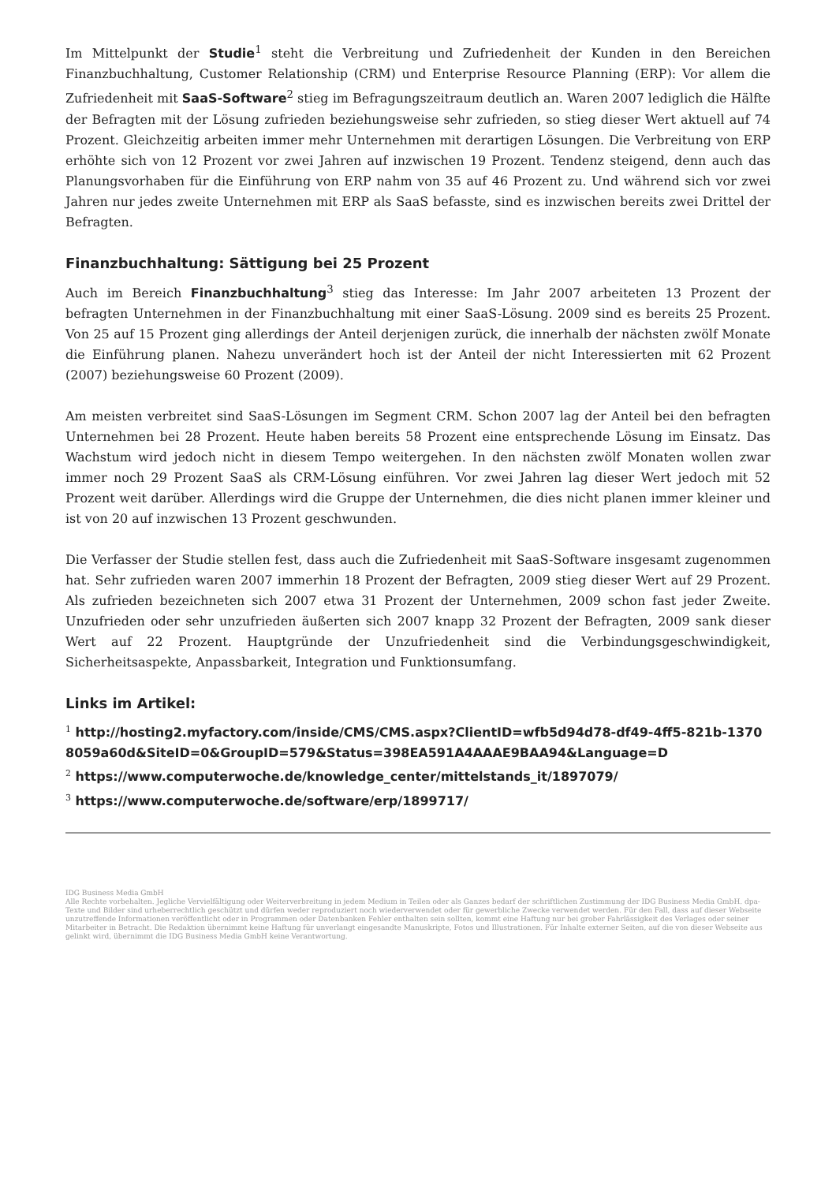Im Mittelpunkt der Studie<sup>1</sup> steht die Verbreitung und Zufriedenheit der Kunden in den Bereichen Finanzbuchhaltung, Customer Relationship (CRM) und Enterprise Resource Planning (ERP): Vor allem die Zufriedenheit mit SaaS-Software<sup>2</sup> stieg im Befragungszeitraum deutlich an. Waren 2007 lediglich die Hälfte der Befragten mit der Lösung zufrieden beziehungsweise sehr zufrieden, so stieg dieser Wert aktuell auf 74 Prozent. Gleichzeitig arbeiten immer mehr Unternehmen mit derartigen Lösungen. Die Verbreitung von ERP erhöhte sich von 12 Prozent vor zwei Jahren auf inzwischen 19 Prozent. Tendenz steigend, denn auch das Planungsvorhaben für die Einführung von ERP nahm von 35 auf 46 Prozent zu. Und während sich vor zwei Jahren nur jedes zweite Unternehmen mit ERP als SaaS befasste, sind es inzwischen bereits zwei Drittel der Befragten.
Finanzbuchhaltung: Sättigung bei 25 Prozent
Auch im Bereich Finanzbuchhaltung<sup>3</sup> stieg das Interesse: Im Jahr 2007 arbeiteten 13 Prozent der befragten Unternehmen in der Finanzbuchhaltung mit einer SaaS-Lösung. 2009 sind es bereits 25 Prozent. Von 25 auf 15 Prozent ging allerdings der Anteil derjenigen zurück, die innerhalb der nächsten zwölf Monate die Einführung planen. Nahezu unverändert hoch ist der Anteil der nicht Interessierten mit 62 Prozent (2007) beziehungsweise 60 Prozent (2009).
Am meisten verbreitet sind SaaS-Lösungen im Segment CRM. Schon 2007 lag der Anteil bei den befragten Unternehmen bei 28 Prozent. Heute haben bereits 58 Prozent eine entsprechende Lösung im Einsatz. Das Wachstum wird jedoch nicht in diesem Tempo weitergehen. In den nächsten zwölf Monaten wollen zwar immer noch 29 Prozent SaaS als CRM-Lösung einführen. Vor zwei Jahren lag dieser Wert jedoch mit 52 Prozent weit darüber. Allerdings wird die Gruppe der Unternehmen, die dies nicht planen immer kleiner und ist von 20 auf inzwischen 13 Prozent geschwunden.
Die Verfasser der Studie stellen fest, dass auch die Zufriedenheit mit SaaS-Software insgesamt zugenommen hat. Sehr zufrieden waren 2007 immerhin 18 Prozent der Befragten, 2009 stieg dieser Wert auf 29 Prozent. Als zufrieden bezeichneten sich 2007 etwa 31 Prozent der Unternehmen, 2009 schon fast jeder Zweite. Unzufrieden oder sehr unzufrieden äußerten sich 2007 knapp 32 Prozent der Befragten, 2009 sank dieser Wert auf 22 Prozent. Hauptgründe der Unzufriedenheit sind die Verbindungsgeschwindigkeit, Sicherheitsaspekte, Anpassbarkeit, Integration und Funktionsumfang.
Links im Artikel:
<sup>1</sup> http://hosting2.myfactory.com/inside/CMS/CMS.aspx?ClientID=wfb5d94d78-df49-4ff5-821b-13708059a60d&SiteID=0&GroupID=579&Status=398EA591A4AAAE9BAA94&Language=D
<sup>2</sup> https://www.computerwoche.de/knowledge_center/mittelstands_it/1897079/
<sup>3</sup> https://www.computerwoche.de/software/erp/1899717/
IDG Business Media GmbH
Alle Rechte vorbehalten. Jegliche Vervielfältigung oder Weiterverbreitung in jedem Medium in Teilen oder als Ganzes bedarf der schriftlichen Zustimmung der IDG Business Media GmbH. dpa-Texte und Bilder sind urheberrechtlich geschützt und dürfen weder reproduziert noch wiederverwendet oder für gewerbliche Zwecke verwendet werden. Für den Fall, dass auf dieser Webseite unzutreffende Informationen veröffentlicht oder in Programmen oder Datenbanken Fehler enthalten sein sollten, kommt eine Haftung nur bei grober Fahrlässigkeit des Verlages oder seiner Mitarbeiter in Betracht. Die Redaktion übernimmt keine Haftung für unverlangt eingesandte Manuskripte, Fotos und Illustrationen. Für Inhalte externer Seiten, auf die von dieser Webseite aus gelinkt wird, übernimmt die IDG Business Media GmbH keine Verantwortung.